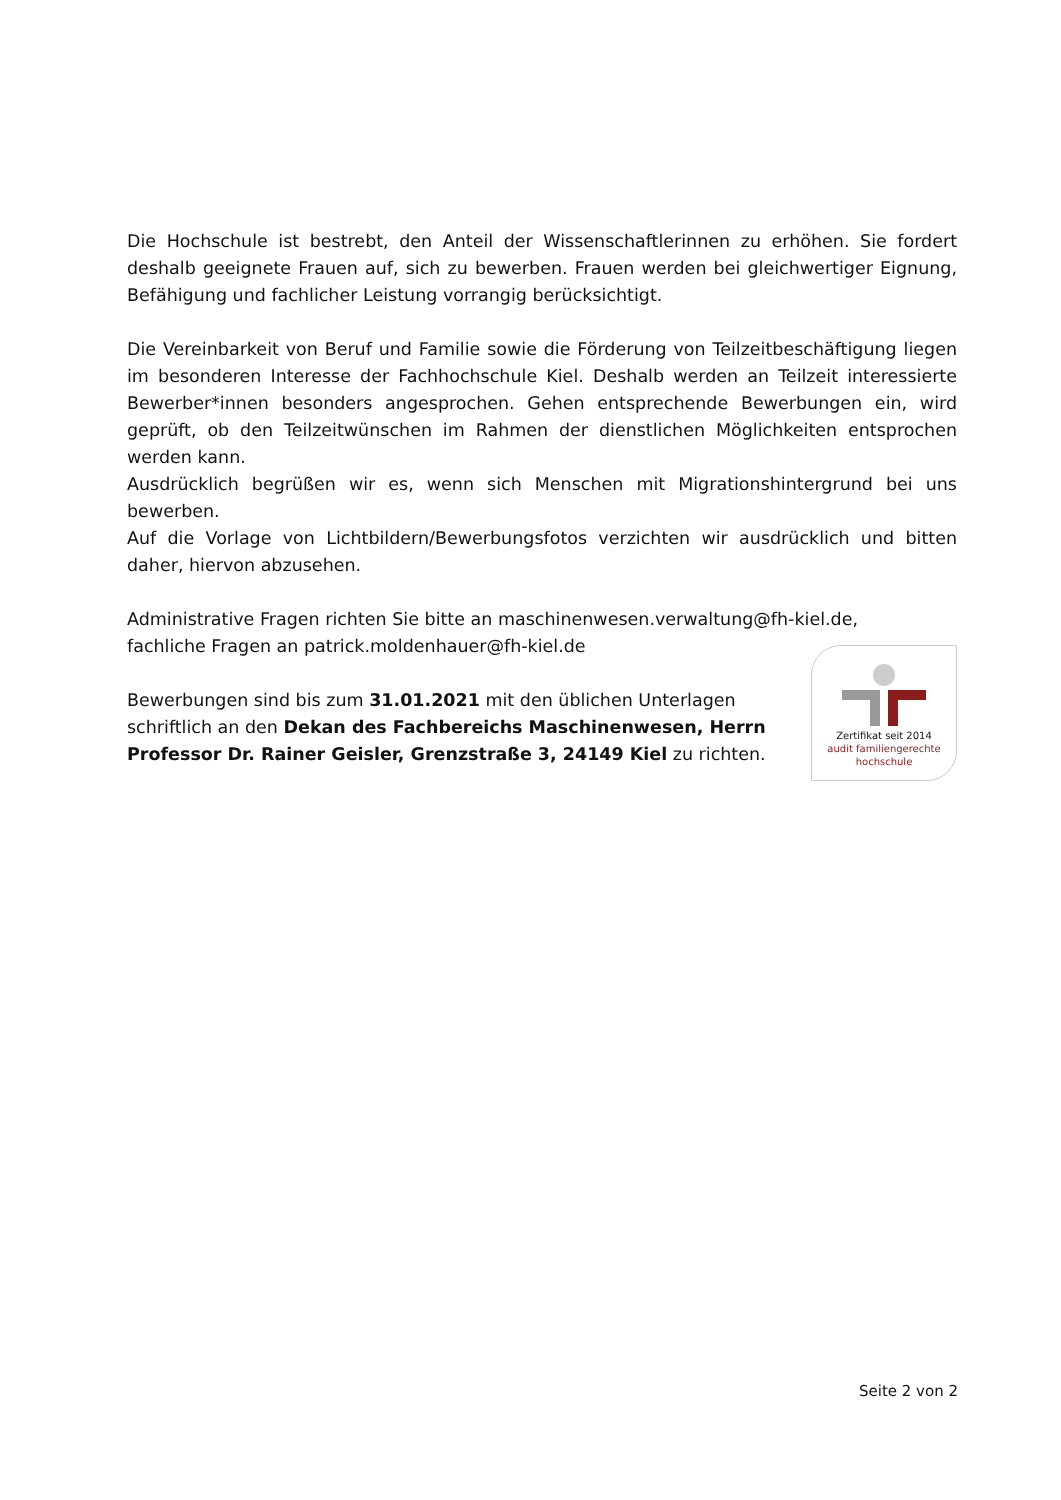Die Hochschule ist bestrebt, den Anteil der Wissenschaftlerinnen zu erhöhen. Sie fordert deshalb geeignete Frauen auf, sich zu bewerben. Frauen werden bei gleichwertiger Eignung, Befähigung und fachlicher Leistung vorrangig berücksichtigt.
Die Vereinbarkeit von Beruf und Familie sowie die Förderung von Teilzeitbeschäftigung liegen im besonderen Interesse der Fachhochschule Kiel. Deshalb werden an Teilzeit interessierte Bewerber*innen besonders angesprochen. Gehen entsprechende Bewerbungen ein, wird geprüft, ob den Teilzeitwünschen im Rahmen der dienstlichen Möglichkeiten entsprochen werden kann.
Ausdrücklich begrüßen wir es, wenn sich Menschen mit Migrationshintergrund bei uns bewerben.
Auf die Vorlage von Lichtbildern/Bewerbungsfotos verzichten wir ausdrücklich und bitten daher, hiervon abzusehen.
Administrative Fragen richten Sie bitte an maschinenwesen.verwaltung@fh-kiel.de,
fachliche Fragen an patrick.moldenhauer@fh-kiel.de
Bewerbungen sind bis zum 31.01.2021 mit den üblichen Unterlagen schriftlich an den Dekan des Fachbereichs Maschinenwesen, Herrn Professor Dr. Rainer Geisler, Grenzstraße 3, 24149 Kiel zu richten.
Zertifikat seit 2014
audit familiengerechte
hochschule
Seite 2 von 2